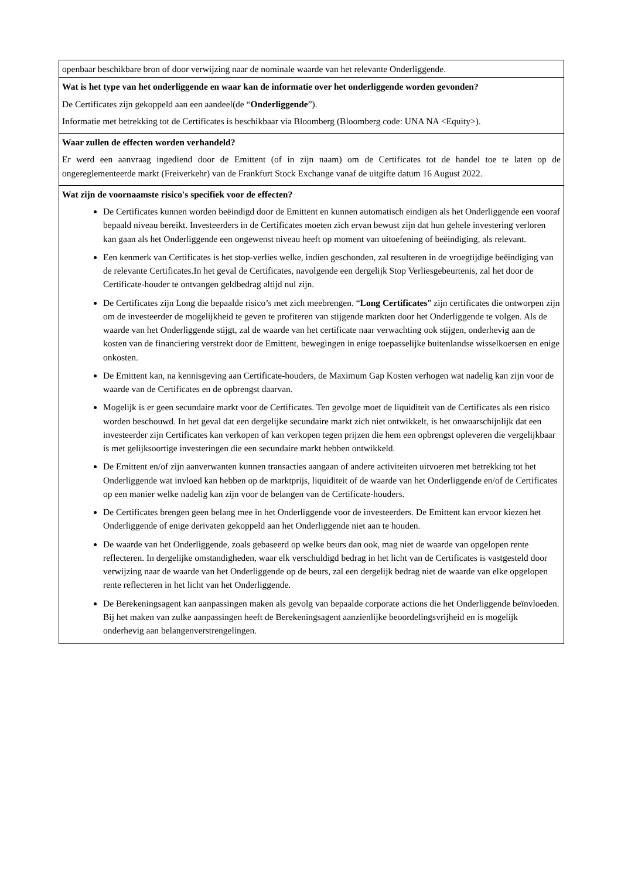| openbaar beschikbare bron of door verwijzing naar de nominale waarde van het relevante Onderliggende. |
| Wat is het type van het onderliggende en waar kan de informatie over het onderliggende worden gevonden? De Certificates zijn gekoppeld aan een aandeel(de “ Onderliggende ”). Informatie met betrekking tot de Certificates is beschikbaar via Bloomberg (Bloomberg code: UNA NA <Equity>). |
| Waar zullen de effecten worden verhandeld? Er werd een aanvraag ingediend door de Emittent (of in zijn naam) om de Certificates tot de handel toe te laten op de ongereglementeerde markt (Freiverkehr) van de Frankfurt Stock Exchange vanaf de uitgifte datum 16 August 2022. |
| Wat zijn de voornaamste risico's specifiek voor de effecten? De Certificates kunnen worden beëindigd door de Emittent en kunnen automatisch eindigen als het Onderliggende een vooraf bepaald niveau bereikt. Investeerders in de Certificates moeten zich ervan bewust zijn dat hun gehele investering verloren kan gaan als het Onderliggende een ongewenst niveau heeft op moment van uitoefening of beëindiging, als relevant. Een kenmerk van Certificates is het stop-verlies welke, indien geschonden, zal resulteren in de vroegtijdige beëindiging van de relevante Certificates.In het geval de Certificates, navolgende een dergelijk Stop Verliesgebeurtenis, zal het door de Certificate-houder te ontvangen geldbedrag altijd nul zijn. De Certificates zijn Long die bepaalde risico’s met zich meebrengen. “ Long Certificates ” zijn certificates die ontworpen zijn om de investeerder de mogelijkheid te geven te profiteren van stijgende markten door het Onderliggende te volgen. Als de waarde van het Onderliggende stijgt, zal de waarde van het certificate naar verwachting ook stijgen, onderhevig aan de kosten van de financiering verstrekt door de Emittent, bewegingen in enige toepasselijke buitenlandse wisselkoersen en enige onkosten. De Emittent kan, na kennisgeving aan Certificate-houders, de Maximum Gap Kosten verhogen wat nadelig kan zijn voor de waarde van de Certificates en de opbrengst daarvan. Mogelijk is er geen secundaire markt voor de Certificates. Ten gevolge moet de liquiditeit van de Certificates als een risico worden beschouwd. In het geval dat een dergelijke secundaire markt zich niet ontwikkelt, is het onwaarschijnlijk dat een investeerder zijn Certificates kan verkopen of kan verkopen tegen prijzen die hem een opbrengst opleveren die vergelijkbaar is met gelijksoortige investeringen die een secundaire markt hebben ontwikkeld. De Emittent en/of zijn aanverwanten kunnen transacties aangaan of andere activiteiten uitvoeren met betrekking tot het Onderliggende wat invloed kan hebben op de marktprijs, liquiditeit of de waarde van het Onderliggende en/of de Certificates op een manier welke nadelig kan zijn voor de belangen van de Certificate-houders. De Certificates brengen geen belang mee in het Onderliggende voor de investeerders. De Emittent kan ervoor kiezen het Onderliggende of enige derivaten gekoppeld aan het Onderliggende niet aan te houden. De waarde van het Onderliggende, zoals gebaseerd op welke beurs dan ook, mag niet de waarde van opgelopen rente reflecteren. In dergelijke omstandigheden, waar elk verschuldigd bedrag in het licht van de Certificates is vastgesteld door verwijzing naar de waarde van het Onderliggende op de beurs, zal een dergelijk bedrag niet de waarde van elke opgelopen rente reflecteren in het licht van het Onderliggende. De Berekeningsagent kan aanpassingen maken als gevolg van bepaalde corporate actions die het Onderliggende beïnvloeden. Bij het maken van zulke aanpassingen heeft de Berekeningsagent aanzienlijke beoordelingsvrijheid en is mogelijk onderhevig aan belangenverstrengelingen. |